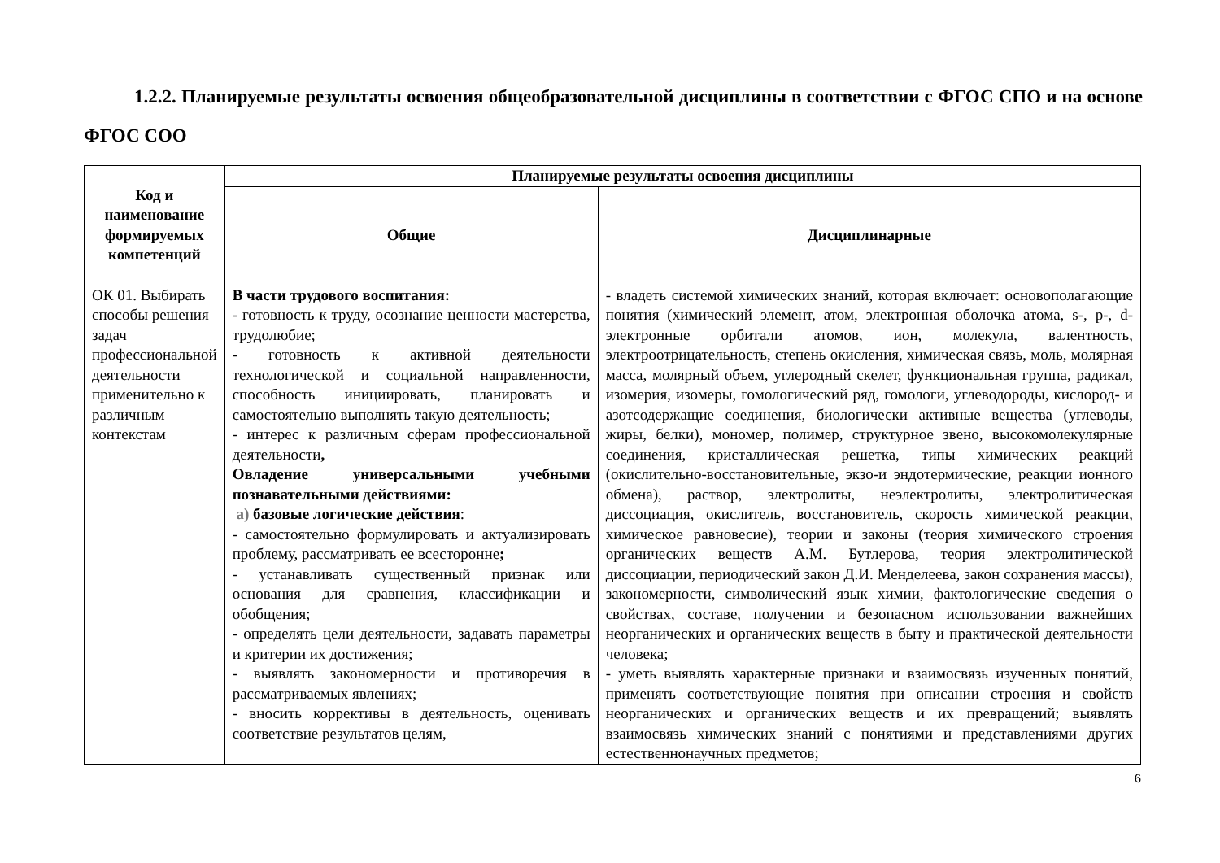1.2.2. Планируемые результаты освоения общеобразовательной дисциплины в соответствии с ФГОС СПО и на основе ФГОС СОО
| Код и наименование формируемых компетенций | Планируемые результаты освоения дисциплины | |
| --- | --- | --- |
| | Общие | Дисциплинарные |
| ОК 01. Выбирать способы решения задач профессиональной деятельности применительно к различным контекстам | В части трудового воспитания: - готовность к труду, осознание ценности мастерства, трудолюбие; - готовность к активной деятельности технологической и социальной направленности, способность инициировать, планировать и самостоятельно выполнять такую деятельность; - интерес к различным сферам профессиональной деятельности , Овладение универсальными учебными познавательными действиями: а) базовые логические действия : - самостоятельно формулировать и актуализировать проблему, рассматривать ее всесторонне ; - устанавливать существенный признак или основания для сравнения, классификации и обобщения; - определять цели деятельности, задавать параметры и критерии их достижения; - выявлять закономерности и противоречия в рассматриваемых явлениях; - вносить коррективы в деятельность, оценивать соответствие результатов целям, | - владеть системой химических знаний, которая включает: основополагающие понятия (химический элемент, атом, электронная оболочка атома, s-, p-, d-электронные орбитали атомов, ион, молекула, валентность, электроотрицательность, степень окисления, химическая связь, моль, молярная масса, молярный объем, углеродный скелет, функциональная группа, радикал, изомерия, изомеры, гомологический ряд, гомологи, углеводороды, кислород- и азотсодержащие соединения, биологически активные вещества (углеводы, жиры, белки), мономер, полимер, структурное звено, высокомолекулярные соединения, кристаллическая решетка, типы химических реакций (окислительно-восстановительные, экзо-и эндотермические, реакции ионного обмена), раствор, электролиты, неэлектролиты, электролитическая диссоциация, окислитель, восстановитель, скорость химической реакции, химическое равновесие), теории и законы (теория химического строения органических веществ А.М. Бутлерова, теория электролитической диссоциации, периодический закон Д.И. Менделеева, закон сохранения массы), закономерности, символический язык химии, фактологические сведения о свойствах, составе, получении и безопасном использовании важнейших неорганических и органических веществ в быту и практической деятельности человека; - уметь выявлять характерные признаки и взаимосвязь изученных понятий, применять соответствующие понятия при описании строения и свойств неорганических и органических веществ и их превращений; выявлять взаимосвязь химических знаний с понятиями и представлениями других естественнонаучных предметов; |
6